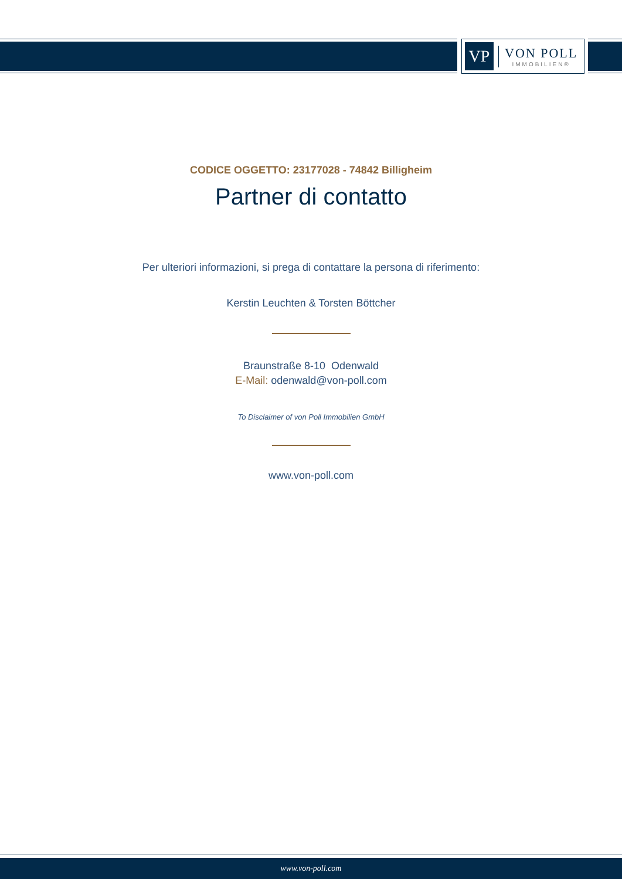VP
VON POLL
IMMOBILIEN®
CODICE OGGETTO: 23177028 - 74842 Billigheim
Partner di contatto
Per ulteriori informazioni, si prega di contattare la persona di riferimento:
Kerstin Leuchten & Torsten Böttcher
Braunstraße 8-10 Odenwald
E-Mail: odenwald@von-poll.com
To Disclaimer of von Poll Immobilien GmbH
www.von-poll.com
www.von-poll.com